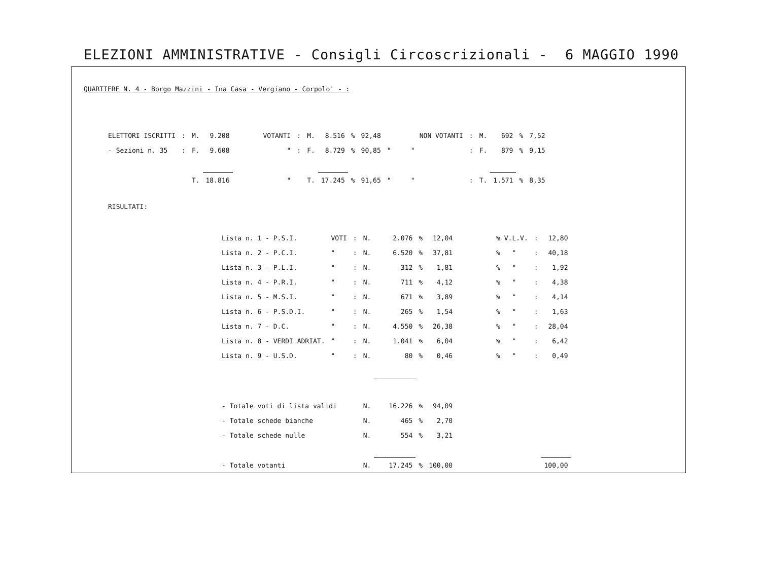ELEZIONI AMMINISTRATIVE - Consigli Circoscrizionali - 6 MAGGIO 1990
QUARTIERE N. 4 - Borgo Mazzini - Ina Casa - Vergiano - Corpolo' - :
| ELETTORI ISCRITTI | : | M. | 9.208 | VOTANTI | : | M. | 8.516 | % | 92,48 | NON VOTANTI | : | M. | 692 | % | 7,52 |
| - Sezioni n. 35 | : | F. | 9.608 | " | : | F. | 8.729 | % | 90,85 | " " | : | F. | 879 | % | 9,15 |
| | | T. | 18.816 | " | | T. | 17.245 | % | 91,65 | " " | : | T. | 1.571 | % | 8,35 |
RISULTATI:
| Lista n. 1 - P.S.I. | VOTI | : | N. | 2.076 | % | 12,04 | % V.L.V. | : | 12,80 |
| Lista n. 2 - P.C.I. | " | : | N. | 6.520 | % | 37,81 | % " | : | 40,18 |
| Lista n. 3 - P.L.I. | " | : | N. | 312 | % | 1,81 | % " | : | 1,92 |
| Lista n. 4 - P.R.I. | " | : | N. | 711 | % | 4,12 | % " | : | 4,38 |
| Lista n. 5 - M.S.I. | " | : | N. | 671 | % | 3,89 | % " | : | 4,14 |
| Lista n. 6 - P.S.D.I. | " | : | N. | 265 | % | 1,54 | % " | : | 1,63 |
| Lista n. 7 - D.C. | " | : | N. | 4.550 | % | 26,38 | % " | : | 28,04 |
| Lista n. 8 - VERDI ADRIAT. | " | : | N. | 1.041 | % | 6,04 | % " | : | 6,42 |
| Lista n. 9 - U.S.D. | " | : | N. | 80 | % | 0,46 | % " | : | 0,49 |
| - Totale voti di lista validi | | | N. | 16.226 | % | 94,09 | | | |
| - Totale schede bianche | | | N. | 465 | % | 2,70 | | | |
| - Totale schede nulle | | | N. | 554 | % | 3,21 | | | |
| - Totale votanti | | | N. | 17.245 | % | 100,00 | | | 100,00 |